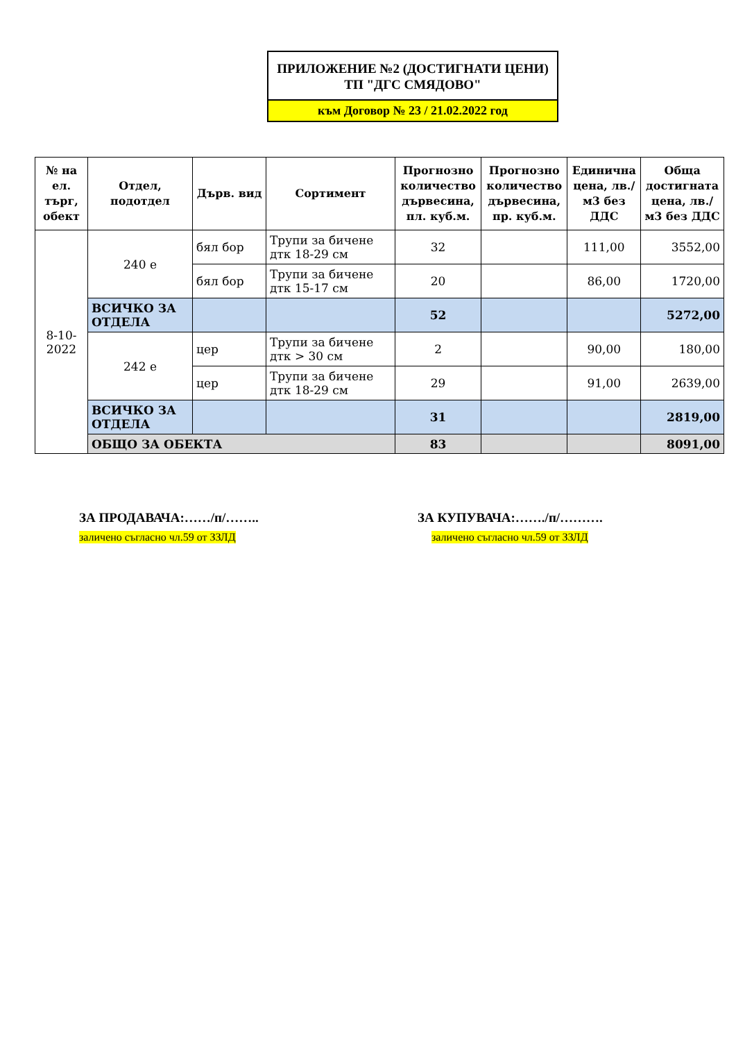ПРИЛОЖЕНИЕ №2 (ДОСТИГНАТИ ЦЕНИ)
ТП "ДГС СМЯДОВО"
към Договор № 23 / 21.02.2022 год
| № на ел. търг, обект | Отдел, подотдел | Дърв. вид | Сортимент | Прогнозно количество дървесина, пл. куб.м. | Прогнозно количество дървесина, пр. куб.м. | Единична цена, лв./м3 без ДДС | Обща достигната цена, лв./м3 без ДДС |
| --- | --- | --- | --- | --- | --- | --- | --- |
| 8-10-2022 | 240 е | бял бор | Трупи за бичене дтк 18-29 см | 32 | | 111,00 | 3552,00 |
| | | бял бор | Трупи за бичене дтк 15-17 см | 20 | | 86,00 | 1720,00 |
| | ВСИЧКО ЗА ОТДЕЛА | | | 52 | | | 5272,00 |
| | 242 е | цер | Трупи за бичене дтк > 30 см | 2 | | 90,00 | 180,00 |
| | | цер | Трупи за бичене дтк 18-29 см | 29 | | 91,00 | 2639,00 |
| | ВСИЧКО ЗА ОТДЕЛА | | | 31 | | | 2819,00 |
| | ОБЩО ЗА ОБЕКТА | | | 83 | | | 8091,00 |
ЗА ПРОДАВАЧА:……/п/……..
заличено съгласно чл.59 от ЗЗЛД
ЗА КУПУВАЧА:……./п/……….
заличено съгласно чл.59 от ЗЗЛД